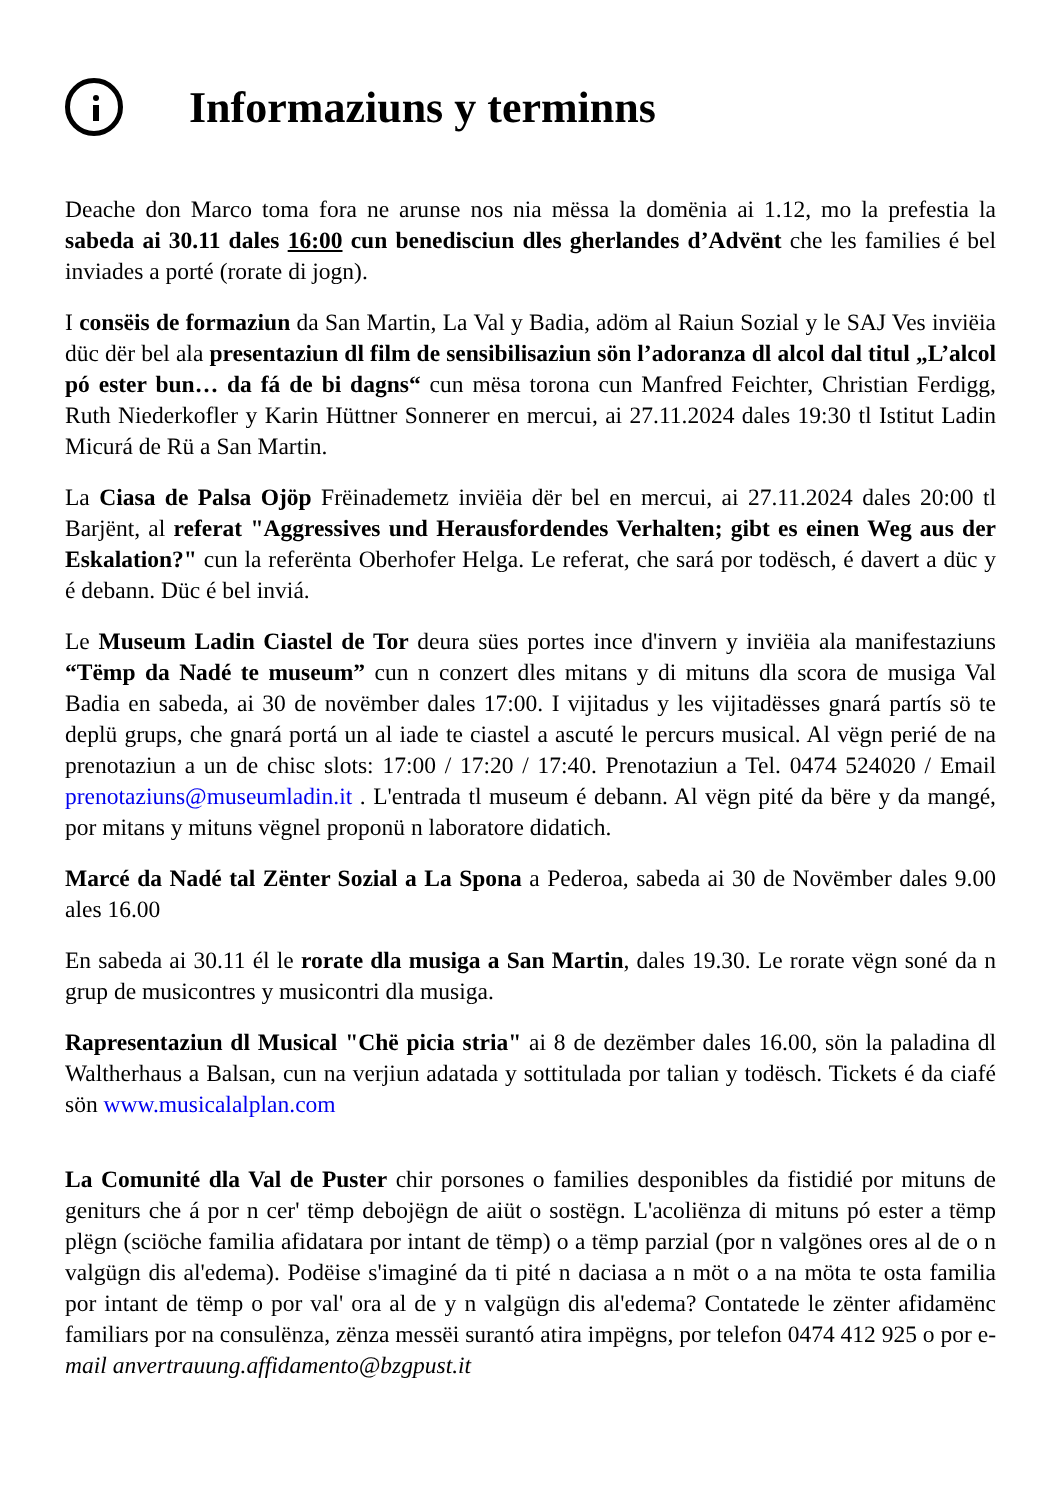Informaziuns y terminns
Deache don Marco toma fora ne arunse nos nia mëssa la domënia ai 1.12, mo la prefestia la sabeda ai 30.11 dales 16:00 cun benedisciun dles gherlandes d’Advënt che les families é bel inviades a porté (rorate di jogn).
I consëis de formaziun da San Martin, La Val y Badia, adöm al Raiun Sozial y le SAJ Ves inviëia düc dër bel ala presentaziun dl film de sensibilisaziun sön l’adoranza dl alcol dal titul „L’alcol pó ester bun… da fá de bi dagns“ cun mësa torona cun Manfred Feichter, Christian Ferdigg, Ruth Niederkofler y Karin Hüttner Sonnerer en mercui, ai 27.11.2024 dales 19:30 tl Istitut Ladin Micurá de Rü a San Martin.
La Ciasa de Palsa Ojöp Frëinademetz inviëia dër bel en mercui, ai 27.11.2024 dales 20:00 tl Barjënt, al referat "Aggressives und Herausfordendes Verhalten; gibt es einen Weg aus der Eskalation?" cun la referënta Oberhofer Helga. Le referat, che sará por todësch, é davert a düc y é debann. Düc é bel inviá.
Le Museum Ladin Ciastel de Tor deura sües portes ince d'invern y inviëia ala manifestaziuns “Tëmp da Nadé te museum” cun n conzert dles mitans y di mituns dla scora de musiga Val Badia en sabeda, ai 30 de novëmber dales 17:00. I vijitadus y les vijitadësses gnará partís sö te deplü grups, che gnará portá un al iade te ciastel a ascuté le percurs musical. Al vëgn perié de na prenotaziun a un de chisc slots: 17:00 / 17:20 / 17:40. Prenotaziun a Tel. 0474 524020 / Email prenotaziuns@museumladin.it . L'entrada tl museum é debann. Al vëgn pité da bëre y da mangé, por mitans y mituns vëgnel proponü n laboratore didatich.
Marcé da Nadé tal Zënter Sozial a La Spona a Pederoa, sabeda ai 30 de Novëmber dales 9.00 ales 16.00
En sabeda ai 30.11 él le rorate dla musiga a San Martin, dales 19.30. Le rorate vëgn soné da n grup de musicontres y musicontri dla musiga.
Rapresentaziun dl Musical "Chë picia stria" ai 8 de dezëmber dales 16.00, sön la paladina dl Waltherhaus a Balsan, cun na verjiun adatada y sottitulada por talian y todësch. Tickets é da ciafé sön www.musicalalplan.com
La Comunité dla Val de Puster chir porsones o families desponibles da fistidié por mituns de geniturs che á por n cer' tëmp debojëgn de aiüt o sostëgn. L'acoliënza di mituns pó ester a tëmp plëgn (sciöche familia afidatara por intant de tëmp) o a tëmp parzial (por n valgönes ores al de o n valgügn dis al'edema). Podëise s'imaginé da ti pité n daciasa a n möt o a na möta te osta familia por intant de tëmp o por val' ora al de y n valgügn dis al'edema? Contatede le zënter afidamënc familiars por na consulënza, zënza messëi surantó atira impëgns, por telefon 0474 412 925 o por e-mail anvertrauung.affidamento@bzgpust.it